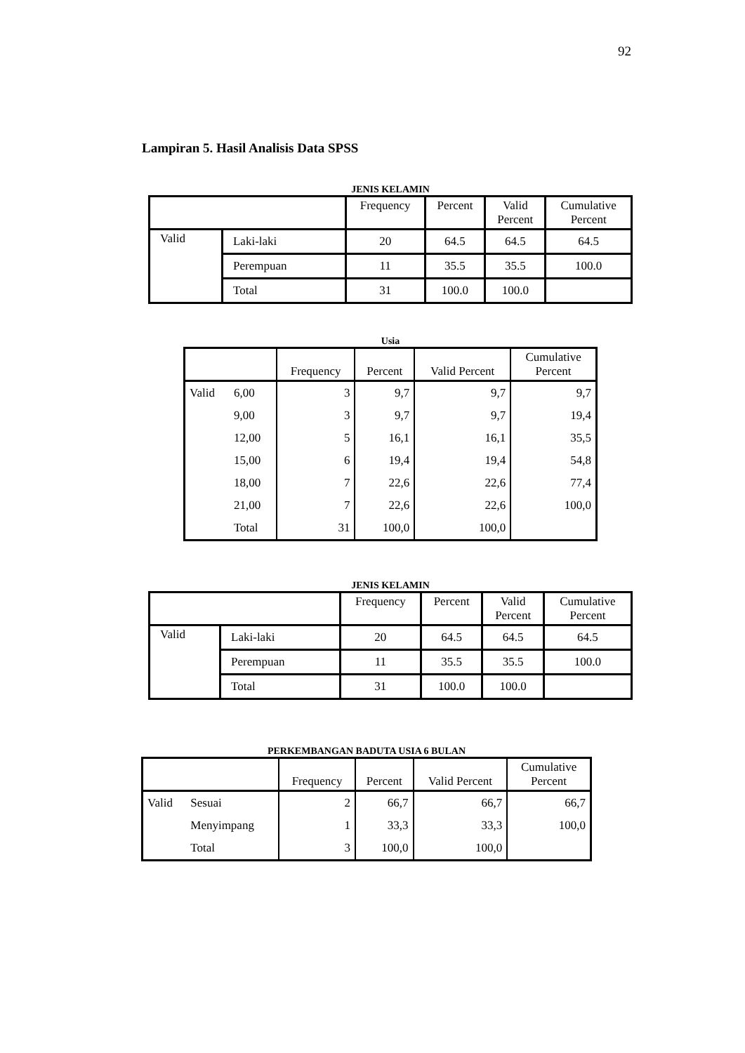92
Lampiran 5. Hasil Analisis Data SPSS
JENIS KELAMIN
| | | Frequency | Percent | Valid Percent | Cumulative Percent |
| --- | --- | --- | --- | --- | --- |
| Valid | Laki-laki | 20 | 64.5 | 64.5 | 64.5 |
| | Perempuan | 11 | 35.5 | 35.5 | 100.0 |
| | Total | 31 | 100.0 | 100.0 | |
Usia
| | | Frequency | Percent | Valid Percent | Cumulative Percent |
| --- | --- | --- | --- | --- | --- |
| Valid | 6,00 | 3 | 9,7 | 9,7 | 9,7 |
| | 9,00 | 3 | 9,7 | 9,7 | 19,4 |
| | 12,00 | 5 | 16,1 | 16,1 | 35,5 |
| | 15,00 | 6 | 19,4 | 19,4 | 54,8 |
| | 18,00 | 7 | 22,6 | 22,6 | 77,4 |
| | 21,00 | 7 | 22,6 | 22,6 | 100,0 |
| | Total | 31 | 100,0 | 100,0 | |
JENIS KELAMIN
| | | Frequency | Percent | Valid Percent | Cumulative Percent |
| --- | --- | --- | --- | --- | --- |
| Valid | Laki-laki | 20 | 64.5 | 64.5 | 64.5 |
| | Perempuan | 11 | 35.5 | 35.5 | 100.0 |
| | Total | 31 | 100.0 | 100.0 | |
PERKEMBANGAN BADUTA USIA 6 BULAN
| | | Frequency | Percent | Valid Percent | Cumulative Percent |
| --- | --- | --- | --- | --- | --- |
| Valid | Sesuai | 2 | 66,7 | 66,7 | 66,7 |
| | Menyimpang | 1 | 33,3 | 33,3 | 100,0 |
| | Total | 3 | 100,0 | 100,0 | |